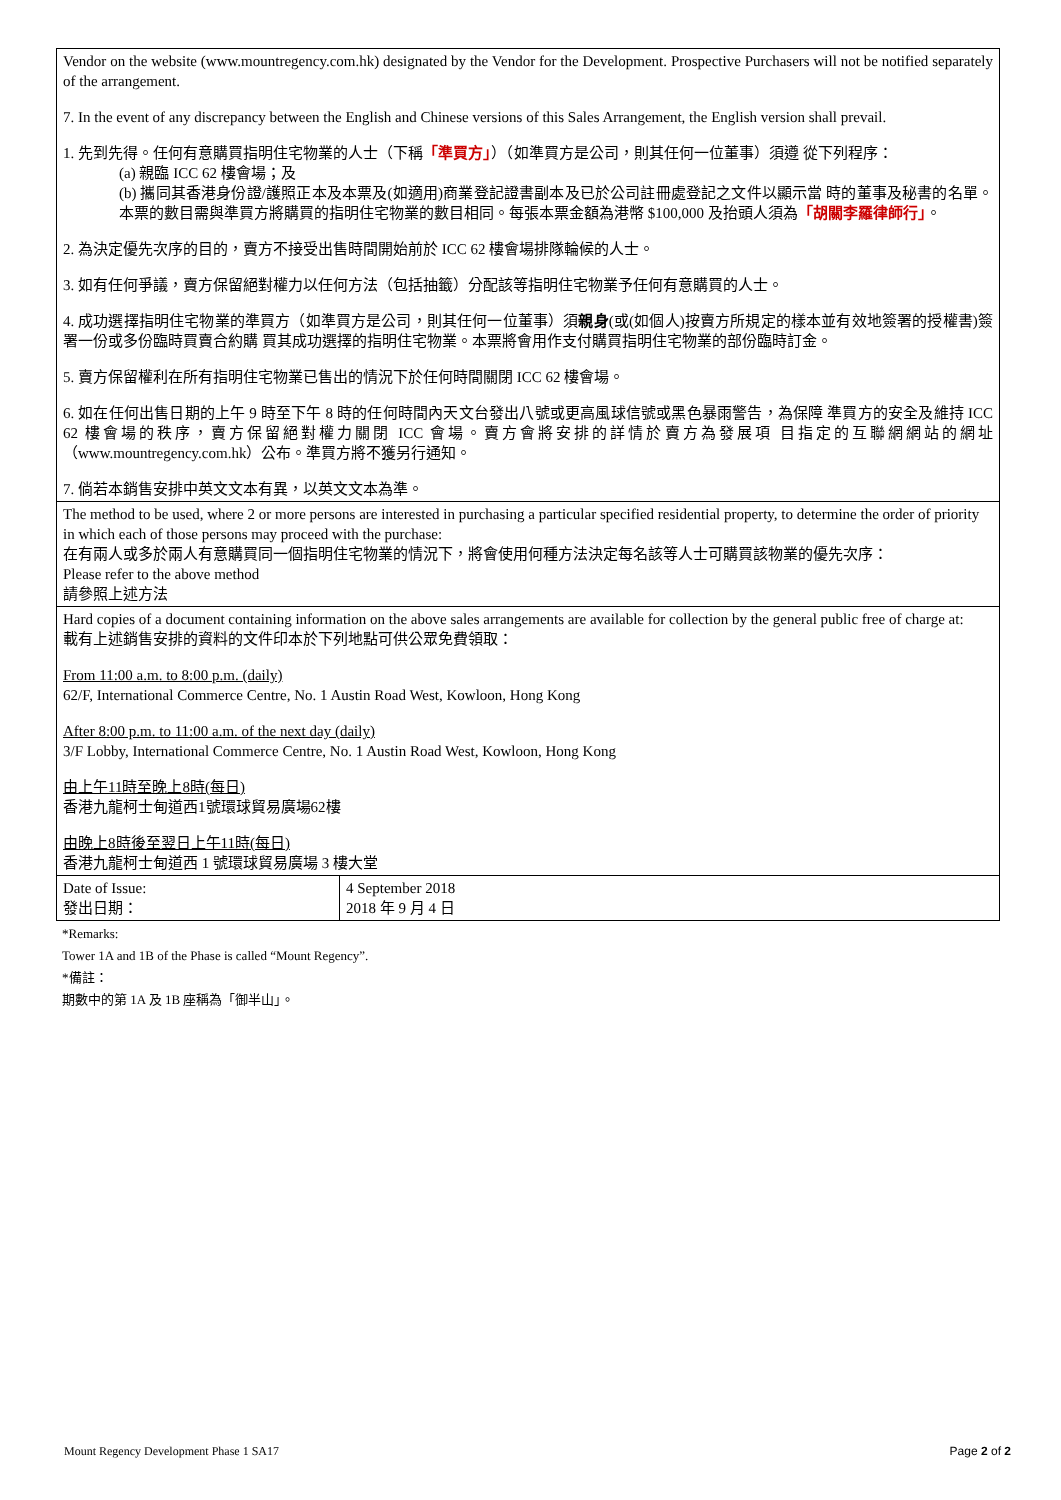| Vendor on the website (www.mountregency.com.hk) designated by the Vendor for the Development. Prospective Purchasers will not be notified separately of the arrangement. 7. In the event of any discrepancy between the English and Chinese versions of this Sales Arrangement, the English version shall prevail. 1. 先到先得。任何有意購買指明住宅物業的人士（下稱 「準買方」 ）（如準買方是公司，則其任何一位董事）須遵 從下列程序： (a) 親臨 ICC 62 樓會場；及 (b) 攜同其香港身份證/護照正本及本票及(如適用)商業登記證書副本及已於公司註冊處登記之文件以顯示當 時的董事及秘書的名單。本票的數目需與準買方將購買的指明住宅物業的數目相同。每張本票金額為港幣 $100,000 及抬頭人須為 「胡關李羅律師行」 。 2. 為決定優先次序的目的，賣方不接受出售時間開始前於 ICC 62 樓會場排隊輪候的人士。 3. 如有任何爭議，賣方保留絕對權力以任何方法（包括抽籤）分配該等指明住宅物業予任何有意購買的人士。 4. 成功選擇指明住宅物業的準買方（如準買方是公司，則其任何一位董事）須 親身 (或(如個人)按賣方所規定的樣本並有效地簽署的授權書)簽署一份或多份臨時買賣合約購 買其成功選擇的指明住宅物業。本票將會用作支付購買指明住宅物業的部份臨時訂金。 5. 賣方保留權利在所有指明住宅物業已售出的情況下於任何時間關閉 ICC 62 樓會場。 6. 如在任何出售日期的上午 9 時至下午 8 時的任何時間內天文台發出八號或更高風球信號或黑色暴雨警告，為保障 準買方的安全及維持 ICC 62 樓會場的秩序，賣方保留絕對權力關閉 ICC 會場。賣方會將安排的詳情於賣方為發展項 目指定的互聯網網站的網址（www.mountregency.com.hk）公布。準買方將不獲另行通知。 7. 倘若本銷售安排中英文文本有異，以英文文本為準。 | |
| The method to be used, where 2 or more persons are interested in purchasing a particular specified residential property, to determine the order of priority in which each of those persons may proceed with the purchase: 在有兩人或多於兩人有意購買同一個指明住宅物業的情況下，將會使用何種方法決定每名該等人士可購買該物業的優先次序： Please refer to the above method 請參照上述方法 | |
| Hard copies of a document containing information on the above sales arrangements are available for collection by the general public free of charge at: 載有上述銷售安排的資料的文件印本於下列地點可供公眾免費領取： From 11:00 a.m. to 8:00 p.m. (daily) 62/F, International Commerce Centre, No. 1 Austin Road West, Kowloon, Hong Kong After 8:00 p.m. to 11:00 a.m. of the next day (daily) 3/F Lobby, International Commerce Centre, No. 1 Austin Road West, Kowloon, Hong Kong 由上午11時至晚上8時(每日) 香港九龍柯士甸道西1號環球貿易廣場62樓 由晚上8時後至翌日上午11時(每日) 香港九龍柯士甸道西 1 號環球貿易廣場 3 樓大堂 | |
| Date of Issue: 發出日期： | 4 September 2018 2018 年 9 月 4 日 |
*Remarks:
Tower 1A and 1B of the Phase is called “Mount Regency”.
*備註：
期數中的第 1A 及 1B 座稱為「御半山」。
Mount Regency Development Phase 1 SA17 Page 2 of 2